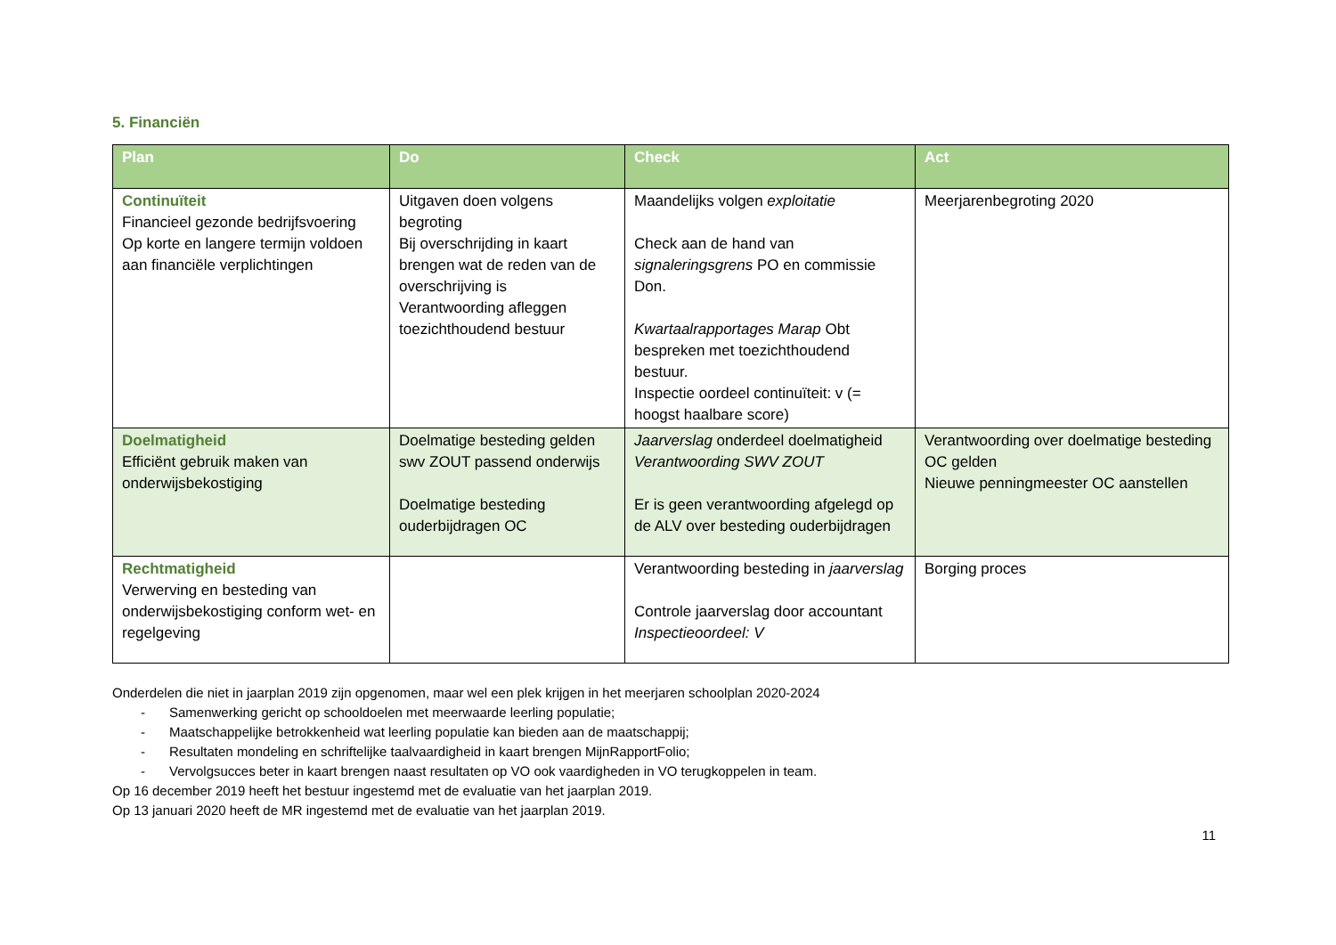5. Financiën
| Plan | Do | Check | Act |
| --- | --- | --- | --- |
| Continuïteit Financieel gezonde bedrijfsvoering Op korte en langere termijn voldoen aan financiële verplichtingen | Uitgaven doen volgens begroting Bij overschrijding in kaart brengen wat de reden van de overschrijving is Verantwoording afleggen toezichthoudend bestuur | Maandelijks volgen exploitatie Check aan de hand van signaleringsgrens PO en commissie Don. Kwartaalrapportages Marap Obt bespreken met toezichthoudend bestuur. Inspectie oordeel continuïteit: v (= hoogst haalbare score) | Meerjarenbegroting 2020 |
| Doelmatigheid Efficiënt gebruik maken van onderwijsbekostiging | Doelmatige besteding gelden swv ZOUT passend onderwijs Doelmatige besteding ouderbijdragen OC | Jaarverslag onderdeel doelmatigheid Verantwoording SWV ZOUT Er is geen verantwoording afgelegd op de ALV over besteding ouderbijdragen | Verantwoording over doelmatige besteding OC gelden Nieuwe penningmeester OC aanstellen |
| Rechtmatigheid Verwerving en besteding van onderwijsbekostiging conform wet- en regelgeving | | Verantwoording besteding in jaarverslag Controle jaarverslag door accountant Inspectieoordeel: V | Borging proces |
Onderdelen die niet in jaarplan 2019 zijn opgenomen, maar wel een plek krijgen in het meerjaren schoolplan 2020-2024
- Samenwerking gericht op schooldoelen met meerwaarde leerling populatie;
- Maatschappelijke betrokkenheid wat leerling populatie kan bieden aan de maatschappij;
- Resultaten mondeling en schriftelijke taalvaardigheid in kaart brengen MijnRapportFolio;
- Vervolgsucces beter in kaart brengen naast resultaten op VO ook vaardigheden in VO terugkoppelen in team.
Op 16 december 2019 heeft het bestuur ingestemd met de evaluatie van het jaarplan 2019.
Op 13 januari 2020 heeft de MR ingestemd met de evaluatie van het jaarplan 2019.
11